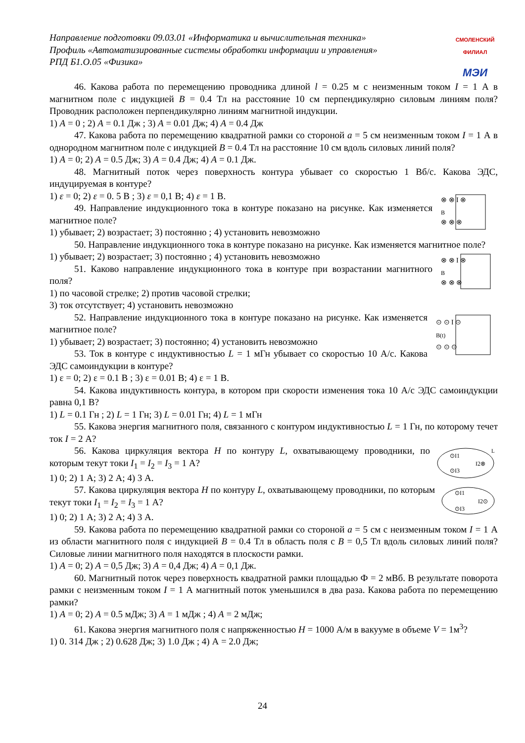Направление подготовки 09.03.01 «Информатика и вычислительная техника»
Профиль «Автоматизированные системы обработки информации и управления»
РПД Б1.О.05 «Физика»
СМОЛЕНСКИЙ ФИЛИАЛ
МЭИ
46. Какова работа по перемещению проводника длиной l = 0.25 м с неизменным током I = 1 А в магнитном поле с индукцией B = 0.4 Тл на расстояние 10 см перпендикулярно силовым линиям поля? Проводник расположен перпендикулярно линиям магнитной индукции.
1) A = 0 ; 2) A = 0.1 Дж ; 3) A = 0.01 Дж; 4) A = 0.4 Дж
47. Какова работа по перемещению квадратной рамки со стороной a = 5 см неизменным током I = 1 А в однородном магнитном поле с индукцией B = 0.4 Тл на расстояние 10 см вдоль силовых линий поля?
1) A = 0; 2) A = 0.5 Дж; 3) A = 0.4 Дж; 4) A = 0.1 Дж.
48. Магнитный поток через поверхность контура убывает со скоростью 1 Вб/с. Какова ЭДС, индуцируемая в контуре?
⊗ ⊗ I ⊗
B
⊗ ⊗ ⊗
1) ε = 0; 2) ε = 0. 5 В ; 3) ε = 0,1 В; 4) ε = 1 В.
49. Направление индукционного тока в контуре показано на рисунке. Как изменяется магнитное поле?
1) убывает; 2) возрастает; 3) постоянно ; 4) установить невозможно
50. Направление индукционного тока в контуре показано на рисунке. Как изменяется магнитное поле?
⊗ ⊗ I ⊗
B
⊗ ⊗ ⊗
1) убывает; 2) возрастает; 3) постоянно ; 4) установить невозможно
51. Каково направление индукционного тока в контуре при возрастании магнитного поля?
1) по часовой стрелке; 2) против часовой стрелки;
3) ток отсутствует; 4) установить невозможно
⊙ ⊙ I ⊙
B(t)
⊙ ⊙ ⊙
52. Направление индукционного тока в контуре показано на рисунке. Как изменяется магнитное поле?
1) убывает; 2) возрастает; 3) постоянно; 4) установить невозможно
53. Ток в контуре с индуктивностью L = 1 мГн убывает со скоростью 10 А/с. Какова ЭДС самоиндукции в контуре?
1) ε = 0; 2) ε = 0.1 В ; 3) ε = 0.01 В; 4) ε = 1 В.
54. Какова индуктивность контура, в котором при скорости изменения тока 10 А/с ЭДС самоиндукции равна 0,1 В?
1) L = 0.1 Гн ; 2) L = 1 Гн; 3) L = 0.01 Гн; 4) L = 1 мГн
55. Какова энергия магнитного поля, связанного с контуром индуктивностью L = 1 Гн, по которому течет ток I = 2 А?
⊙I1
I2⊗
⊙I3
L
56. Какова циркуляция вектора H по контуру L, охватывающему проводники, по которым текут токи I<sub>1</sub> = I<sub>2</sub> = I<sub>3</sub> = 1 А?
1) 0; 2) 1 А; 3) 2 А; 4) 3 А.
⊙I1
I2⊙
⊙I3
57. Какова циркуляция вектора H по контуру L, охватывающему проводники, по которым текут токи I<sub>1</sub> = I<sub>2</sub> = I<sub>3</sub> = 1 А?
1) 0; 2) 1 А; 3) 2 А; 4) 3 А.
59. Какова работа по перемещению квадратной рамки со стороной a = 5 см с неизменным током I = 1 А из области магнитного поля с индукцией B = 0.4 Тл в область поля с B = 0,5 Тл вдоль силовых линий поля? Силовые линии магнитного поля находятся в плоскости рамки.
1) A = 0; 2) A = 0,5 Дж; 3) A = 0,4 Дж; 4) A = 0,1 Дж.
60. Магнитный поток через поверхность квадратной рамки площадью Ф = 2 мВб. В результате поворота рамки с неизменным током I = 1 А магнитный поток уменьшился в два раза. Какова работа по перемещению рамки?
1) A = 0; 2) A = 0.5 мДж; 3) A = 1 мДж ; 4) A = 2 мДж;
61. Какова энергия магнитного поля с напряженностью H = 1000 А/м в вакууме в объеме V = 1м<sup>3</sup>?
1) 0. 314 Дж ; 2) 0.628 Дж; 3) 1.0 Дж ; 4) А = 2.0 Дж;
24